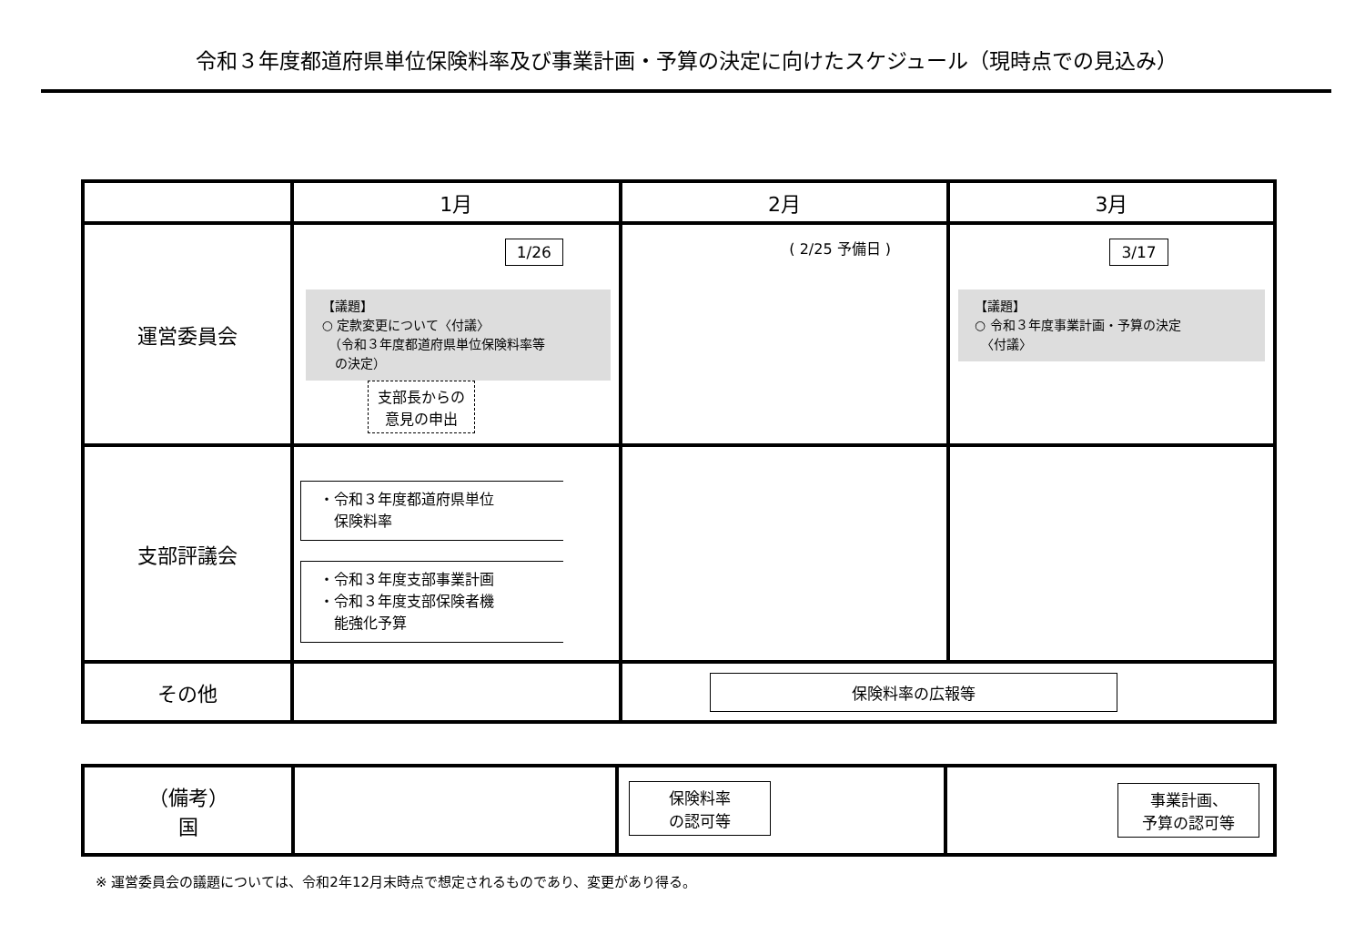令和３年度都道府県単位保険料率及び事業計画・予算の決定に向けたスケジュール（現時点での見込み）
| | 1月 | 2月 | 3月 |
| --- | --- | --- | --- |
| 運営委員会 | 1/26 【議題】 ○ 定款変更について〈付議〉 （令和３年度都道府県単位保険料率等 の決定） 支部長からの 意見の申出 | ( 2/25 予備日 ) | 3/17 【議題】 ○ 令和３年度事業計画・予算の決定 〈付議〉 |
| 支部評議会 | ・令和３年度都道府県単位 保険料率 ・令和３年度支部事業計画 ・令和３年度支部保険者機 能強化予算 | | |
| その他 | | 保険料率の広報等 | |
| （備考） 国 | | 保険料率 の認可等 | 事業計画、 予算の認可等 |
※ 運営委員会の議題については、令和2年12月末時点で想定されるものであり、変更があり得る。